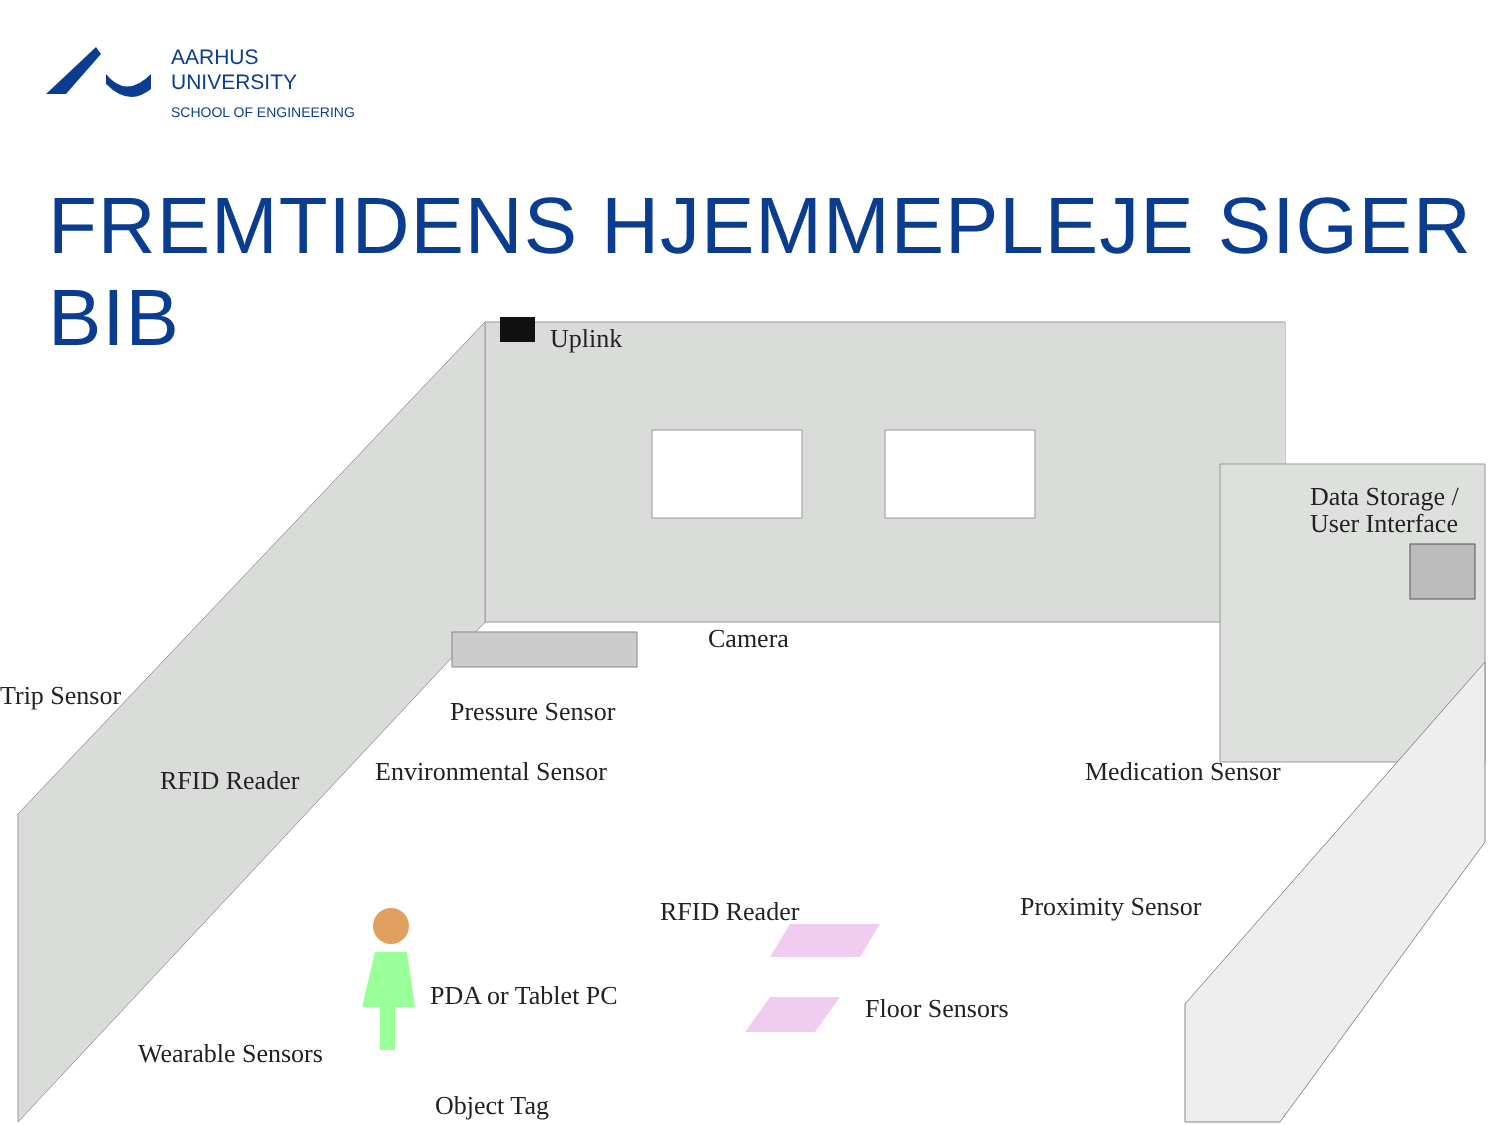AARHUS
UNIVERSITY
SCHOOL OF ENGINEERING
FREMTIDENS HJEMMEPLEJE SIGER BIB
Uplink
Data Storage /
User Interface
Camera
Pressure Sensor
Trip Sensor
RFID Reader
Environmental Sensor
Medication Sensor
RFID Reader
Proximity Sensor
PDA or Tablet PC
Floor Sensors
Wearable Sensors
Object Tag